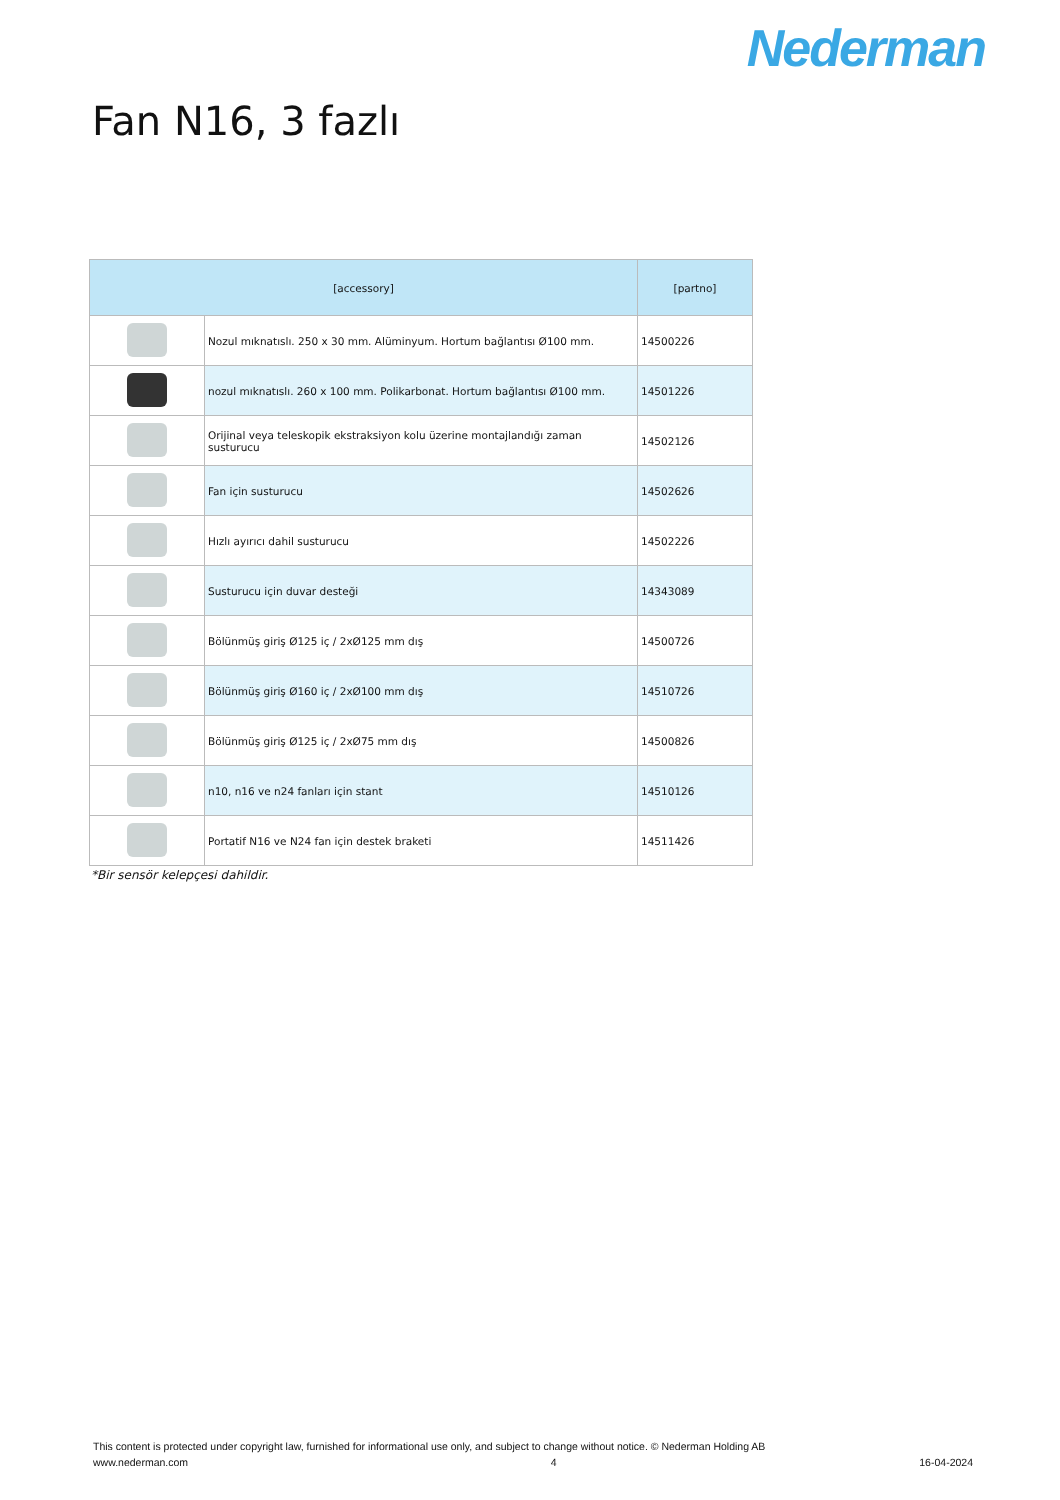Nederman
Fan N16, 3 fazlı
| [accessory] | | [partno] |
| --- | --- | --- |
| | Nozul mıknatıslı. 250 x 30 mm. Alüminyum. Hortum bağlantısı Ø100 mm. | 14500226 |
| | nozul mıknatıslı. 260 x 100 mm. Polikarbonat. Hortum bağlantısı Ø100 mm. | 14501226 |
| | Orijinal veya teleskopik ekstraksiyon kolu üzerine montajlandığı zaman susturucu | 14502126 |
| | Fan için susturucu | 14502626 |
| | Hızlı ayırıcı dahil susturucu | 14502226 |
| | Susturucu için duvar desteği | 14343089 |
| | Bölünmüş giriş Ø125 iç / 2xØ125 mm dış | 14500726 |
| | Bölünmüş giriş Ø160 iç / 2xØ100 mm dış | 14510726 |
| | Bölünmüş giriş Ø125 iç / 2xØ75 mm dış | 14500826 |
| | n10, n16 ve n24 fanları için stant | 14510126 |
| | Portatif N16 ve N24 fan için destek braketi | 14511426 |
*Bir sensör kelepçesi dahildir.
This content is protected under copyright law, furnished for informational use only, and subject to change without notice. © Nederman Holding AB
www.nederman.com 4 16-04-2024